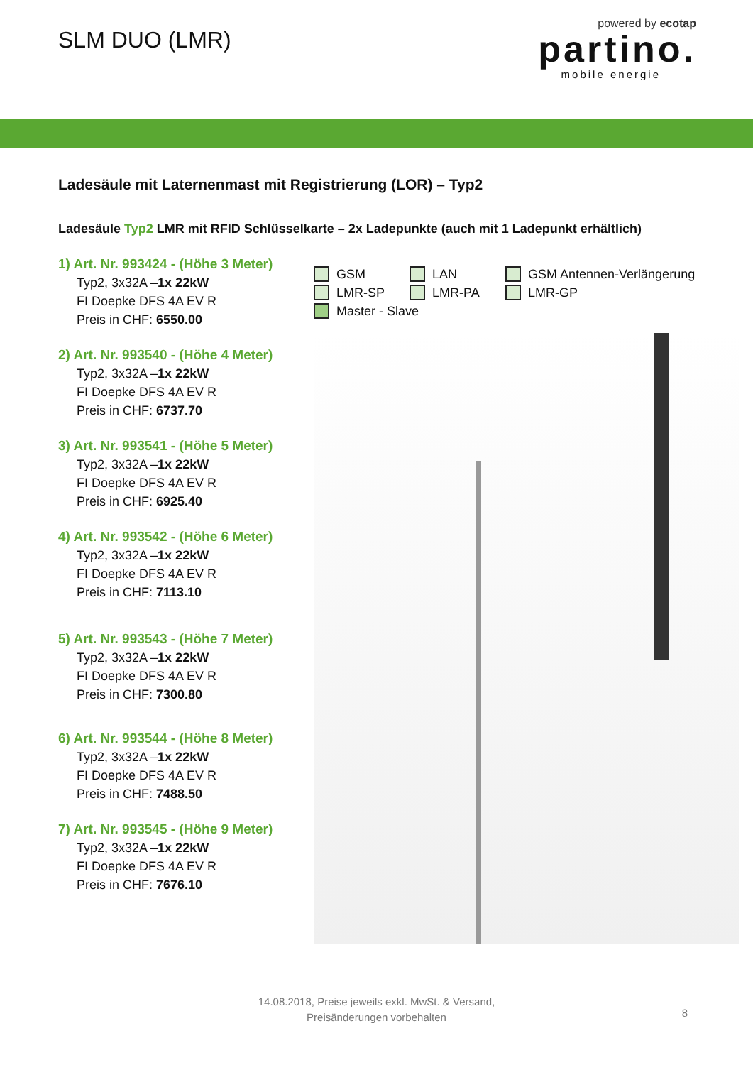SLM DUO (LMR)
powered by ecotap
partino.
mobile energie
Ladesäule mit Laternenmast mit Registrierung (LOR) – Typ2
Ladesäule Typ2 LMR mit RFID Schlüsselkarte – 2x Ladepunkte (auch mit 1 Ladepunkt erhältlich)
1) Art. Nr. 993424 - (Höhe 3 Meter)
Typ2, 3x32A –1x 22kW
FI Doepke DFS 4A EV R
Preis in CHF: 6550.00
2) Art. Nr. 993540 - (Höhe 4 Meter)
Typ2, 3x32A –1x 22kW
FI Doepke DFS 4A EV R
Preis in CHF: 6737.70
3) Art. Nr. 993541 - (Höhe 5 Meter)
Typ2, 3x32A –1x 22kW
FI Doepke DFS 4A EV R
Preis in CHF: 6925.40
4) Art. Nr. 993542 - (Höhe 6 Meter)
Typ2, 3x32A –1x 22kW
FI Doepke DFS 4A EV R
Preis in CHF: 7113.10
5) Art. Nr. 993543 - (Höhe 7 Meter)
Typ2, 3x32A –1x 22kW
FI Doepke DFS 4A EV R
Preis in CHF: 7300.80
6) Art. Nr. 993544 - (Höhe 8 Meter)
Typ2, 3x32A –1x 22kW
FI Doepke DFS 4A EV R
Preis in CHF: 7488.50
7) Art. Nr. 993545 - (Höhe 9 Meter)
Typ2, 3x32A –1x 22kW
FI Doepke DFS 4A EV R
Preis in CHF: 7676.10
GSM LAN GSM Antennen-Verlängerung LMR-SP LMR-PA LMR-GP Master - Slave
14.08.2018, Preise jeweils exkl. MwSt. & Versand,
Preisänderungen vorbehalten
8